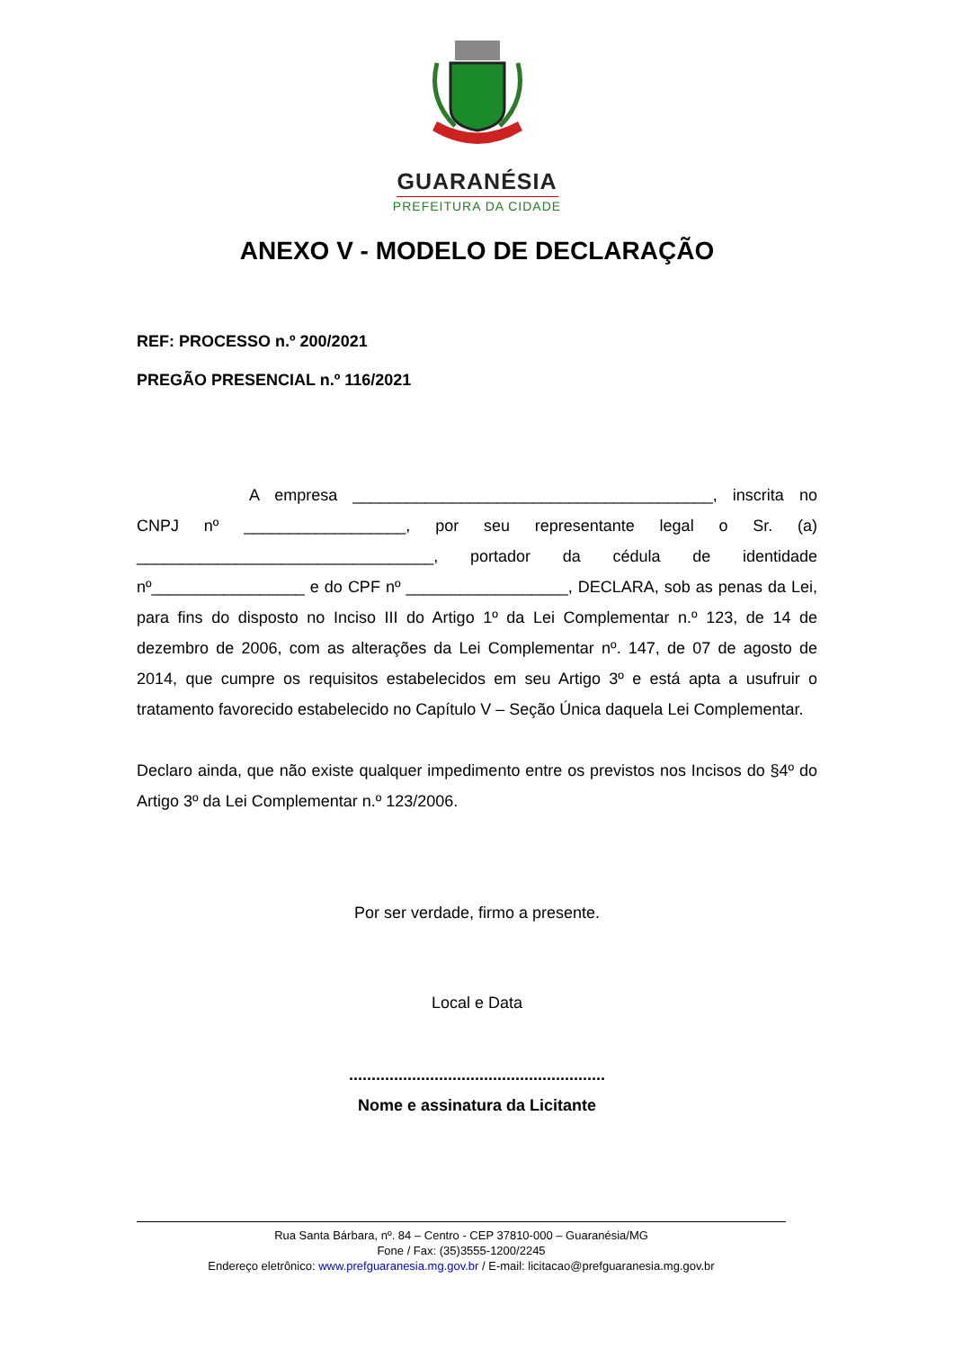GUARANÉSIA
PREFEITURA DA CIDADE
ANEXO V - MODELO DE DECLARAÇÃO
REF: PROCESSO n.º 200/2021
PREGÃO PRESENCIAL n.º 116/2021
A empresa ________________________________________, inscrita no CNPJ nº __________________, por seu representante legal o Sr. (a) _________________________________, portador da cédula de identidade nº_________________ e do CPF nº __________________, DECLARA, sob as penas da Lei, para fins do disposto no Inciso III do Artigo 1º da Lei Complementar n.º 123, de 14 de dezembro de 2006, com as alterações da Lei Complementar nº. 147, de 07 de agosto de 2014, que cumpre os requisitos estabelecidos em seu Artigo 3º e está apta a usufruir o tratamento favorecido estabelecido no Capítulo V – Seção Única daquela Lei Complementar.
Declaro ainda, que não existe qualquer impedimento entre os previstos nos Incisos do §4º do Artigo 3º da Lei Complementar n.º 123/2006.
Por ser verdade, firmo a presente.
Local e Data
.........................................................
Nome e assinatura da Licitante
Rua Santa Bárbara, nº. 84 – Centro - CEP 37810-000 – Guaranésia/MG
Fone / Fax: (35)3555-1200/2245
Endereço eletrônico: www.prefguaranesia.mg.gov.br / E-mail: licitacao@prefguaranesia.mg.gov.br